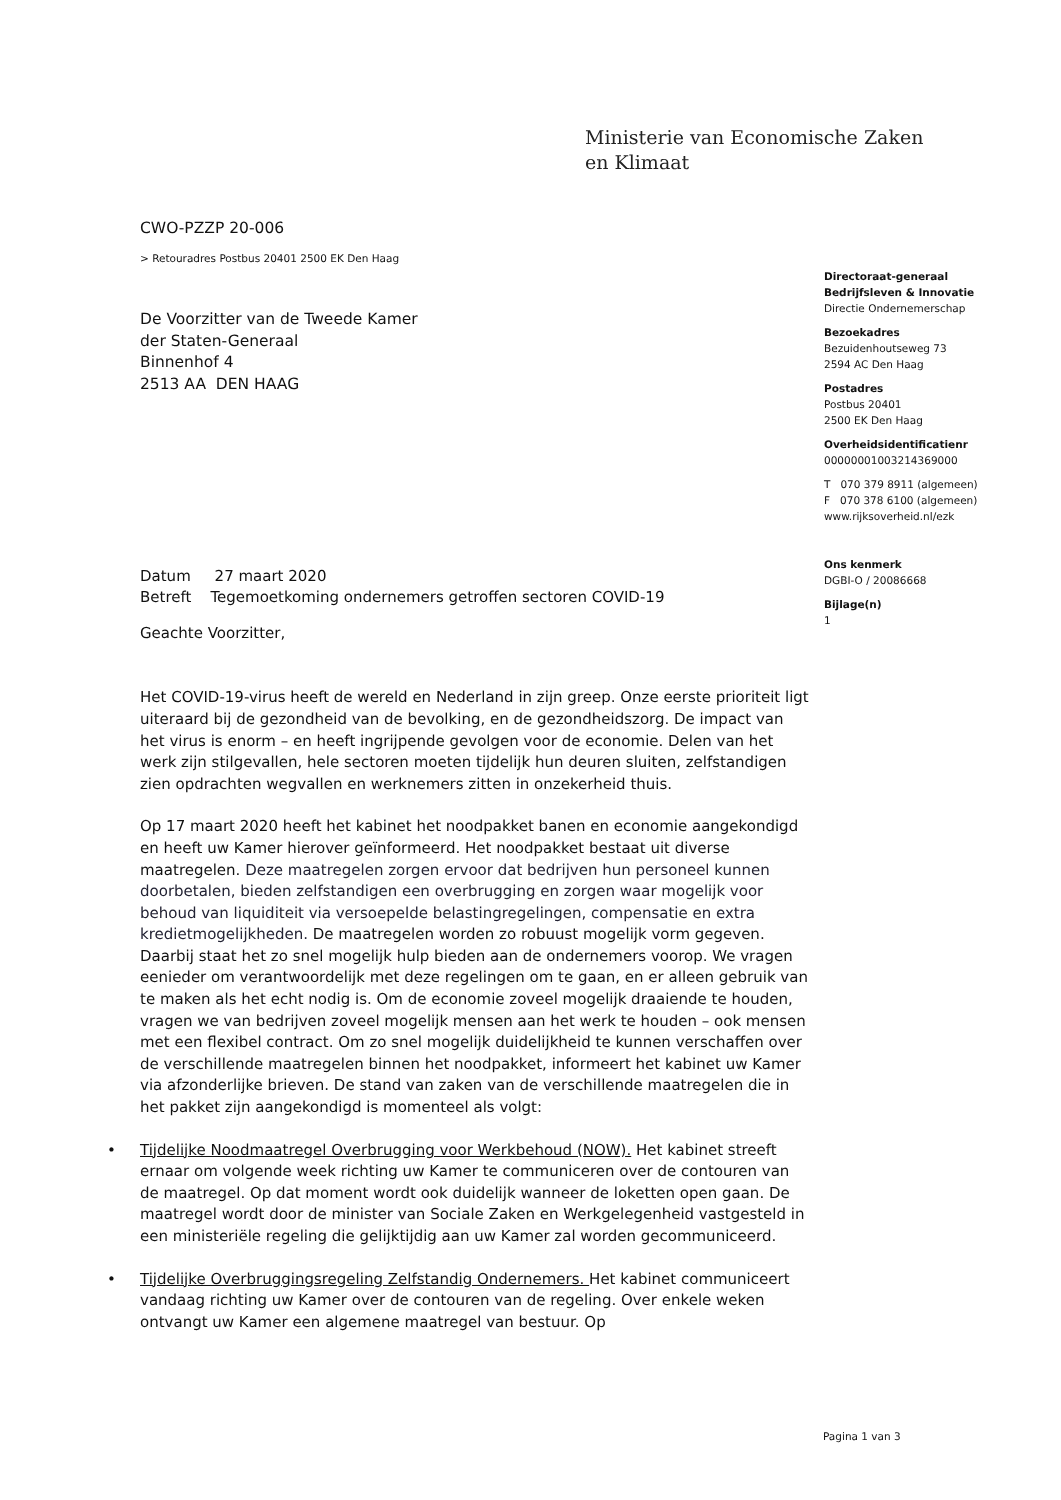Ministerie van Economische Zaken
en Klimaat
CWO-PZZP 20-006
> Retouradres Postbus 20401 2500 EK Den Haag
De Voorzitter van de Tweede Kamer
der Staten-Generaal
Binnenhof 4
2513 AA DEN HAAG
Datum 27 maart 2020
Betreft Tegemoetkoming ondernemers getroffen sectoren COVID-19
Geachte Voorzitter,
Het COVID-19-virus heeft de wereld en Nederland in zijn greep. Onze eerste prioriteit ligt uiteraard bij de gezondheid van de bevolking, en de gezondheidszorg. De impact van het virus is enorm – en heeft ingrijpende gevolgen voor de economie. Delen van het werk zijn stilgevallen, hele sectoren moeten tijdelijk hun deuren sluiten, zelfstandigen zien opdrachten wegvallen en werknemers zitten in onzekerheid thuis.
Op 17 maart 2020 heeft het kabinet het noodpakket banen en economie aangekondigd en heeft uw Kamer hierover geïnformeerd. Het noodpakket bestaat uit diverse maatregelen. Deze maatregelen zorgen ervoor dat bedrijven hun personeel kunnen doorbetalen, bieden zelfstandigen een overbrugging en zorgen waar mogelijk voor behoud van liquiditeit via versoepelde belastingregelingen, compensatie en extra kredietmogelijkheden. De maatregelen worden zo robuust mogelijk vorm gegeven. Daarbij staat het zo snel mogelijk hulp bieden aan de ondernemers voorop. We vragen eenieder om verantwoordelijk met deze regelingen om te gaan, en er alleen gebruik van te maken als het echt nodig is. Om de economie zoveel mogelijk draaiende te houden, vragen we van bedrijven zoveel mogelijk mensen aan het werk te houden – ook mensen met een flexibel contract. Om zo snel mogelijk duidelijkheid te kunnen verschaffen over de verschillende maatregelen binnen het noodpakket, informeert het kabinet uw Kamer via afzonderlijke brieven. De stand van zaken van de verschillende maatregelen die in het pakket zijn aangekondigd is momenteel als volgt:
• Tijdelijke Noodmaatregel Overbrugging voor Werkbehoud (NOW). Het kabinet streeft ernaar om volgende week richting uw Kamer te communiceren over de contouren van de maatregel. Op dat moment wordt ook duidelijk wanneer de loketten open gaan. De maatregel wordt door de minister van Sociale Zaken en Werkgelegenheid vastgesteld in een ministeriële regeling die gelijktijdig aan uw Kamer zal worden gecommuniceerd.
• Tijdelijke Overbruggingsregeling Zelfstandig Ondernemers. Het kabinet communiceert vandaag richting uw Kamer over de contouren van de regeling. Over enkele weken ontvangt uw Kamer een algemene maatregel van bestuur. Op
Directoraat-generaal
Bedrijfsleven & Innovatie
Directie Ondernemerschap
Bezoekadres
Bezuidenhoutseweg 73
2594 AC Den Haag
Postadres
Postbus 20401
2500 EK Den Haag
Overheidsidentificatienr
00000001003214369000
T 070 379 8911 (algemeen)
F 070 378 6100 (algemeen)
www.rijksoverheid.nl/ezk
Ons kenmerk
DGBI-O / 20086668
Bijlage(n)
1
Pagina 1 van 3